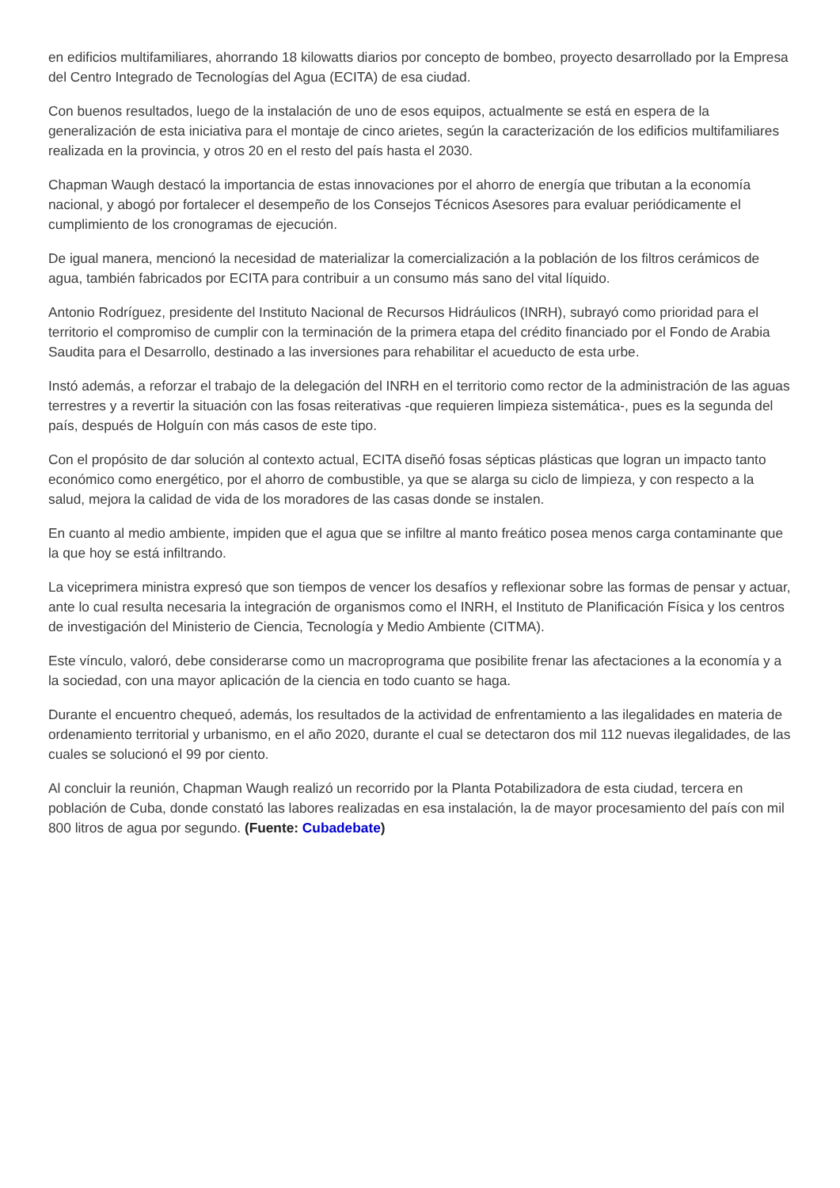en edificios multifamiliares, ahorrando 18 kilowatts diarios por concepto de bombeo, proyecto desarrollado por la Empresa del Centro Integrado de Tecnologías del Agua (ECITA) de esa ciudad.
Con buenos resultados, luego de la instalación de uno de esos equipos, actualmente se está en espera de la generalización de esta iniciativa para el montaje de cinco arietes, según la caracterización de los edificios multifamiliares realizada en la provincia, y otros 20 en el resto del país hasta el 2030.
Chapman Waugh destacó la importancia de estas innovaciones por el ahorro de energía que tributan a la economía nacional, y abogó por fortalecer el desempeño de los Consejos Técnicos Asesores para evaluar periódicamente el cumplimiento de los cronogramas de ejecución.
De igual manera, mencionó la necesidad de materializar la comercialización a la población de los filtros cerámicos de agua, también fabricados por ECITA para contribuir a un consumo más sano del vital líquido.
Antonio Rodríguez, presidente del Instituto Nacional de Recursos Hidráulicos (INRH), subrayó como prioridad para el territorio el compromiso de cumplir con la terminación de la primera etapa del crédito financiado por el Fondo de Arabia Saudita para el Desarrollo, destinado a las inversiones para rehabilitar el acueducto de esta urbe.
Instó además, a reforzar el trabajo de la delegación del INRH en el territorio como rector de la administración de las aguas terrestres y a revertir la situación con las fosas reiterativas -que requieren limpieza sistemática-, pues es la segunda del país, después de Holguín con más casos de este tipo.
Con el propósito de dar solución al contexto actual, ECITA diseñó fosas sépticas plásticas que logran un impacto tanto económico como energético, por el ahorro de combustible, ya que se alarga su ciclo de limpieza, y con respecto a la salud, mejora la calidad de vida de los moradores de las casas donde se instalen.
En cuanto al medio ambiente, impiden que el agua que se infiltre al manto freático posea menos carga contaminante que la que hoy se está infiltrando.
La viceprimera ministra expresó que son tiempos de vencer los desafíos y reflexionar sobre las formas de pensar y actuar, ante lo cual resulta necesaria la integración de organismos como el INRH, el Instituto de Planificación Física y los centros de investigación del Ministerio de Ciencia, Tecnología y Medio Ambiente (CITMA).
Este vínculo, valoró, debe considerarse como un macroprograma que posibilite frenar las afectaciones a la economía y a la sociedad, con una mayor aplicación de la ciencia en todo cuanto se haga.
Durante el encuentro chequeó, además, los resultados de la actividad de enfrentamiento a las ilegalidades en materia de ordenamiento territorial y urbanismo, en el año 2020, durante el cual se detectaron dos mil 112 nuevas ilegalidades, de las cuales se solucionó el 99 por ciento.
Al concluir la reunión, Chapman Waugh realizó un recorrido por la Planta Potabilizadora de esta ciudad, tercera en población de Cuba, donde constató las labores realizadas en esa instalación, la de mayor procesamiento del país con mil 800 litros de agua por segundo. (Fuente: Cubadebate)